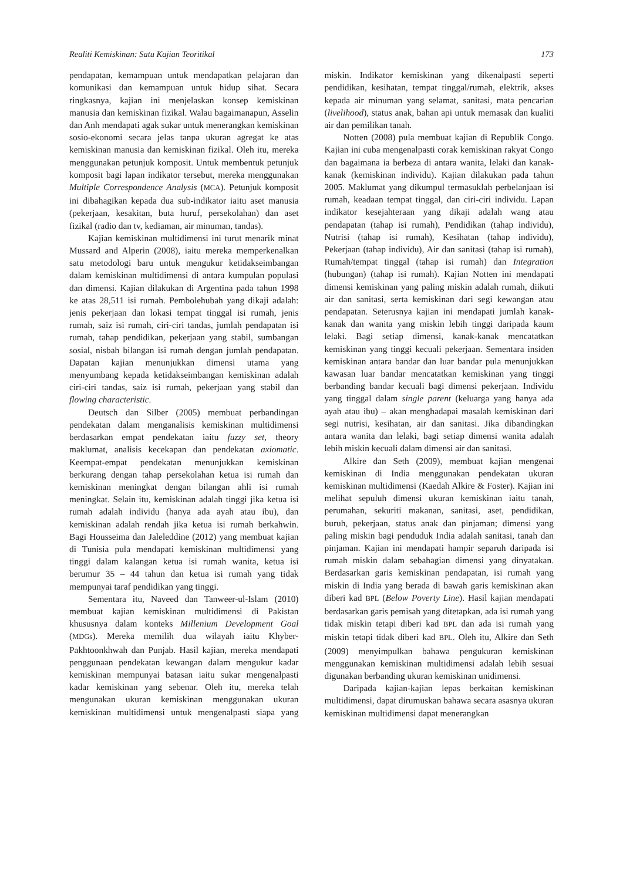Realiti Kemiskinan: Satu Kajian Teoritikal 173
pendapatan, kemampuan untuk mendapatkan pelajaran dan komunikasi dan kemampuan untuk hidup sihat. Secara ringkasnya, kajian ini menjelaskan konsep kemiskinan manusia dan kemiskinan fizikal. Walau bagaimanapun, Asselin dan Anh mendapati agak sukar untuk menerangkan kemiskinan sosio-ekonomi secara jelas tanpa ukuran agregat ke atas kemiskinan manusia dan kemiskinan fizikal. Oleh itu, mereka menggunakan petunjuk komposit. Untuk membentuk petunjuk komposit bagi lapan indikator tersebut, mereka menggunakan Multiple Correspondence Analysis (MCA). Petunjuk komposit ini dibahagikan kepada dua sub-indikator iaitu aset manusia (pekerjaan, kesakitan, buta huruf, persekolahan) dan aset fizikal (radio dan tv, kediaman, air minuman, tandas).
Kajian kemiskinan multidimensi ini turut menarik minat Mussard and Alperin (2008), iaitu mereka memperkenalkan satu metodologi baru untuk mengukur ketidakseimbangan dalam kemiskinan multidimensi di antara kumpulan populasi dan dimensi. Kajian dilakukan di Argentina pada tahun 1998 ke atas 28,511 isi rumah. Pembolehubah yang dikaji adalah: jenis pekerjaan dan lokasi tempat tinggal isi rumah, jenis rumah, saiz isi rumah, ciri-ciri tandas, jumlah pendapatan isi rumah, tahap pendidikan, pekerjaan yang stabil, sumbangan sosial, nisbah bilangan isi rumah dengan jumlah pendapatan. Dapatan kajian menunjukkan dimensi utama yang menyumbang kepada ketidakseimbangan kemiskinan adalah ciri-ciri tandas, saiz isi rumah, pekerjaan yang stabil dan flowing characteristic.
Deutsch dan Silber (2005) membuat perbandingan pendekatan dalam menganalisis kemiskinan multidimensi berdasarkan empat pendekatan iaitu fuzzy set, theory maklumat, analisis kecekapan dan pendekatan axiomatic. Keempat-empat pendekatan menunjukkan kemiskinan berkurang dengan tahap persekolahan ketua isi rumah dan kemiskinan meningkat dengan bilangan ahli isi rumah meningkat. Selain itu, kemiskinan adalah tinggi jika ketua isi rumah adalah individu (hanya ada ayah atau ibu), dan kemiskinan adalah rendah jika ketua isi rumah berkahwin. Bagi Housseima dan Jaleleddine (2012) yang membuat kajian di Tunisia pula mendapati kemiskinan multidimensi yang tinggi dalam kalangan ketua isi rumah wanita, ketua isi berumur 35 – 44 tahun dan ketua isi rumah yang tidak mempunyai taraf pendidikan yang tinggi.
Sementara itu, Naveed dan Tanweer-ul-Islam (2010) membuat kajian kemiskinan multidimensi di Pakistan khususnya dalam konteks Millenium Development Goal (MDGs). Mereka memilih dua wilayah iaitu Khyber-Pakhtoonkhwah dan Punjab. Hasil kajian, mereka mendapati penggunaan pendekatan kewangan dalam mengukur kadar kemiskinan mempunyai batasan iaitu sukar mengenalpasti kadar kemiskinan yang sebenar. Oleh itu, mereka telah mengunakan ukuran kemiskinan menggunakan ukuran kemiskinan multidimensi untuk mengenalpasti siapa yang miskin. Indikator kemiskinan yang dikenalpasti seperti pendidikan, kesihatan, tempat tinggal/rumah, elektrik, akses kepada air minuman yang selamat, sanitasi, mata pencarian (livelihood), status anak, bahan api untuk memasak dan kualiti air dan pemilikan tanah.
Notten (2008) pula membuat kajian di Republik Congo. Kajian ini cuba mengenalpasti corak kemiskinan rakyat Congo dan bagaimana ia berbeza di antara wanita, lelaki dan kanak-kanak (kemiskinan individu). Kajian dilakukan pada tahun 2005. Maklumat yang dikumpul termasuklah perbelanjaan isi rumah, keadaan tempat tinggal, dan ciri-ciri individu. Lapan indikator kesejahteraan yang dikaji adalah wang atau pendapatan (tahap isi rumah), Pendidikan (tahap individu), Nutrisi (tahap isi rumah), Kesihatan (tahap individu), Pekerjaan (tahap individu), Air dan sanitasi (tahap isi rumah), Rumah/tempat tinggal (tahap isi rumah) dan Integration (hubungan) (tahap isi rumah). Kajian Notten ini mendapati dimensi kemiskinan yang paling miskin adalah rumah, diikuti air dan sanitasi, serta kemiskinan dari segi kewangan atau pendapatan. Seterusnya kajian ini mendapati jumlah kanak-kanak dan wanita yang miskin lebih tinggi daripada kaum lelaki. Bagi setiap dimensi, kanak-kanak mencatatkan kemiskinan yang tinggi kecuali pekerjaan. Sementara insiden kemiskinan antara bandar dan luar bandar pula menunjukkan kawasan luar bandar mencatatkan kemiskinan yang tinggi berbanding bandar kecuali bagi dimensi pekerjaan. Individu yang tinggal dalam single parent (keluarga yang hanya ada ayah atau ibu) – akan menghadapai masalah kemiskinan dari segi nutrisi, kesihatan, air dan sanitasi. Jika dibandingkan antara wanita dan lelaki, bagi setiap dimensi wanita adalah lebih miskin kecuali dalam dimensi air dan sanitasi.
Alkire dan Seth (2009), membuat kajian mengenai kemiskinan di India menggunakan pendekatan ukuran kemiskinan multidimensi (Kaedah Alkire & Foster). Kajian ini melihat sepuluh dimensi ukuran kemiskinan iaitu tanah, perumahan, sekuriti makanan, sanitasi, aset, pendidikan, buruh, pekerjaan, status anak dan pinjaman; dimensi yang paling miskin bagi penduduk India adalah sanitasi, tanah dan pinjaman. Kajian ini mendapati hampir separuh daripada isi rumah miskin dalam sebahagian dimensi yang dinyatakan. Berdasarkan garis kemiskinan pendapatan, isi rumah yang miskin di India yang berada di bawah garis kemiskinan akan diberi kad BPL (Below Poverty Line). Hasil kajian mendapati berdasarkan garis pemisah yang ditetapkan, ada isi rumah yang tidak miskin tetapi diberi kad BPL dan ada isi rumah yang miskin tetapi tidak diberi kad BPL. Oleh itu, Alkire dan Seth (2009) menyimpulkan bahawa pengukuran kemiskinan menggunakan kemiskinan multidimensi adalah lebih sesuai digunakan berbanding ukuran kemiskinan unidimensi.
Daripada kajian-kajian lepas berkaitan kemiskinan multidimensi, dapat dirumuskan bahawa secara asasnya ukuran kemiskinan multidimensi dapat menerangkan